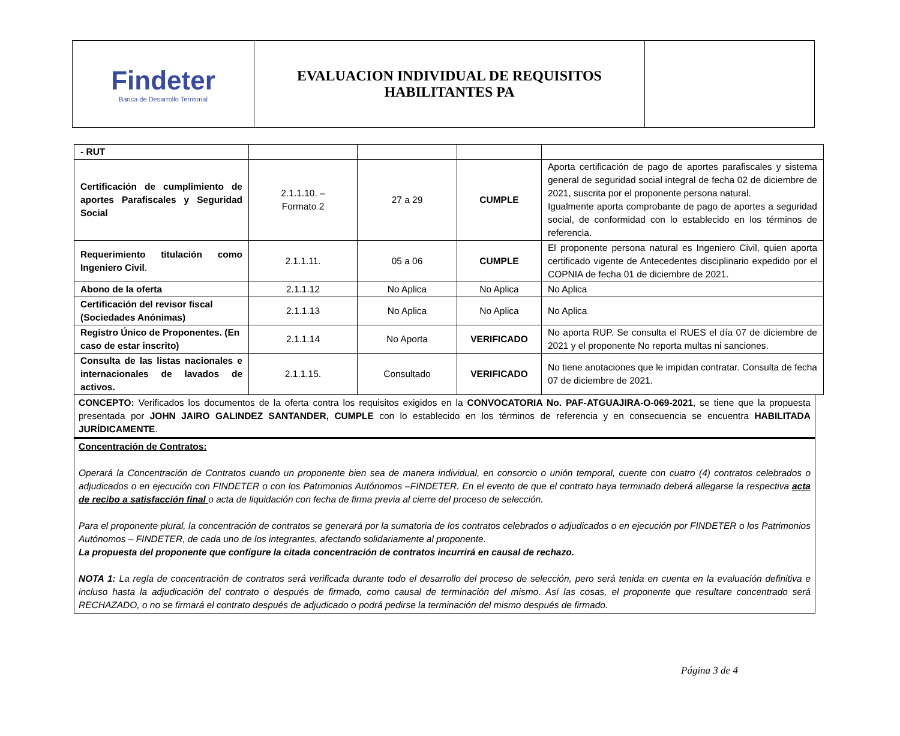| Findeter Banca de Desarrollo Territorial | EVALUACION INDIVIDUAL DE REQUISITOS HABILITANTES PA | |
| - RUT | | | | |
| Certificación de cumplimiento de aportes Parafiscales y Seguridad Social | 2.1.1.10. – Formato 2 | 27 a 29 | CUMPLE | Aporta certificación de pago de aportes parafiscales y sistema general de seguridad social integral de fecha 02 de diciembre de 2021, suscrita por el proponente persona natural. Igualmente aporta comprobante de pago de aportes a seguridad social, de conformidad con lo establecido en los términos de referencia. |
| Requerimiento titulación como Ingeniero Civil . | 2.1.1.11. | 05 a 06 | CUMPLE | El proponente persona natural es Ingeniero Civil, quien aporta certificado vigente de Antecedentes disciplinario expedido por el COPNIA de fecha 01 de diciembre de 2021. |
| Abono de la oferta | 2.1.1.12 | No Aplica | No Aplica | No Aplica |
| Certificación del revisor fiscal (Sociedades Anónimas) | 2.1.1.13 | No Aplica | No Aplica | No Aplica |
| Registro Único de Proponentes. (En caso de estar inscrito) | 2.1.1.14 | No Aporta | VERIFICADO | No aporta RUP. Se consulta el RUES el día 07 de diciembre de 2021 y el proponente No reporta multas ni sanciones. |
| Consulta de las listas nacionales e internacionales de lavados de activos. | 2.1.1.15. | Consultado | VERIFICADO | No tiene anotaciones que le impidan contratar. Consulta de fecha 07 de diciembre de 2021. |
CONCEPTO: Verificados los documentos de la oferta contra los requisitos exigidos en la CONVOCATORIA No. PAF-ATGUAJIRA-O-069-2021, se tiene que la propuesta presentada por JOHN JAIRO GALINDEZ SANTANDER, CUMPLE con lo establecido en los términos de referencia y en consecuencia se encuentra HABILITADA JURÍDICAMENTE.
Concentración de Contratos:
Operará la Concentración de Contratos cuando un proponente bien sea de manera individual, en consorcio o unión temporal, cuente con cuatro (4) contratos celebrados o adjudicados o en ejecución con FINDETER o con los Patrimonios Autónomos –FINDETER. En el evento de que el contrato haya terminado deberá allegarse la respectiva acta de recibo a satisfacción final o acta de liquidación con fecha de firma previa al cierre del proceso de selección.
Para el proponente plural, la concentración de contratos se generará por la sumatoria de los contratos celebrados o adjudicados o en ejecución por FINDETER o los Patrimonios Autónomos – FINDETER, de cada uno de los integrantes, afectando solidariamente al proponente.
La propuesta del proponente que configure la citada concentración de contratos incurrirá en causal de rechazo.
NOTA 1: La regla de concentración de contratos será verificada durante todo el desarrollo del proceso de selección, pero será tenida en cuenta en la evaluación definitiva e incluso hasta la adjudicación del contrato o después de firmado, como causal de terminación del mismo. Así las cosas, el proponente que resultare concentrado será RECHAZADO, o no se firmará el contrato después de adjudicado o podrá pedirse la terminación del mismo después de firmado.
Página 3 de 4